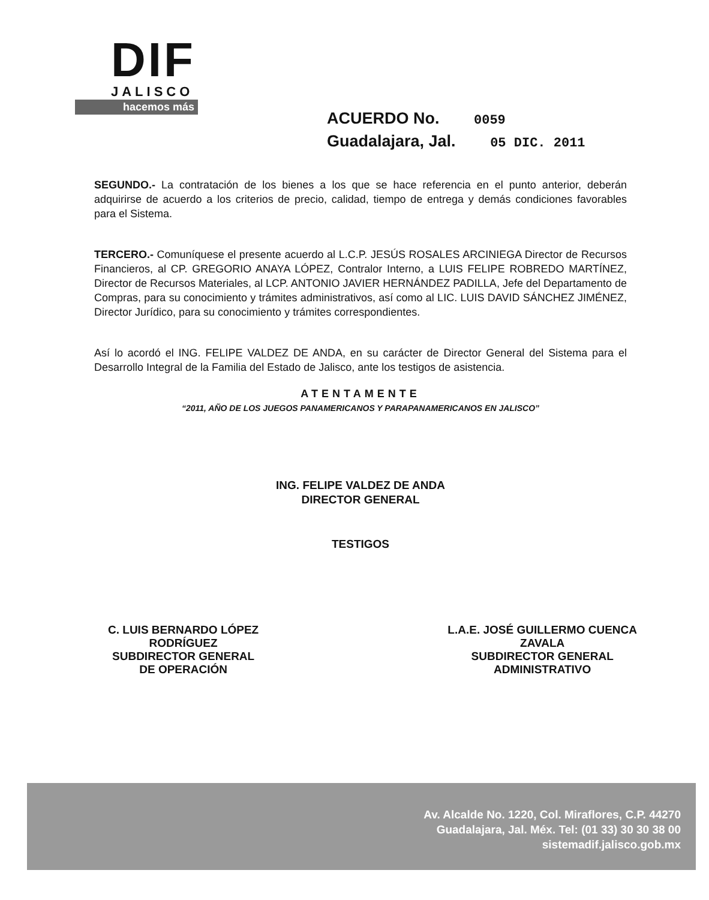DIF
JALISCO
hacemos más
ACUERDO No. 0059
Guadalajara, Jal. 05 DIC. 2011
SEGUNDO.- La contratación de los bienes a los que se hace referencia en el punto anterior, deberán adquirirse de acuerdo a los criterios de precio, calidad, tiempo de entrega y demás condiciones favorables para el Sistema.
TERCERO.- Comuníquese el presente acuerdo al L.C.P. JESÚS ROSALES ARCINIEGA Director de Recursos Financieros, al CP. GREGORIO ANAYA LÓPEZ, Contralor Interno, a LUIS FELIPE ROBREDO MARTÍNEZ, Director de Recursos Materiales, al LCP. ANTONIO JAVIER HERNÁNDEZ PADILLA, Jefe del Departamento de Compras, para su conocimiento y trámites administrativos, así como al LIC. LUIS DAVID SÁNCHEZ JIMÉNEZ, Director Jurídico, para su conocimiento y trámites correspondientes.
Así lo acordó el ING. FELIPE VALDEZ DE ANDA, en su carácter de Director General del Sistema para el Desarrollo Integral de la Familia del Estado de Jalisco, ante los testigos de asistencia.
ATENTAMENTE
“2011, AÑO DE LOS JUEGOS PANAMERICANOS Y PARAPANAMERICANOS EN JALISCO”
ING. FELIPE VALDEZ DE ANDA
DIRECTOR GENERAL
TESTIGOS
C. LUIS BERNARDO LÓPEZ
RODRÍGUEZ
SUBDIRECTOR GENERAL
DE OPERACIÓN
L.A.E. JOSÉ GUILLERMO CUENCA
ZAVALA
SUBDIRECTOR GENERAL
ADMINISTRATIVO
Av. Alcalde No. 1220, Col. Miraflores, C.P. 44270
Guadalajara, Jal. Méx. Tel: (01 33) 30 30 38 00
sistemadif.jalisco.gob.mx